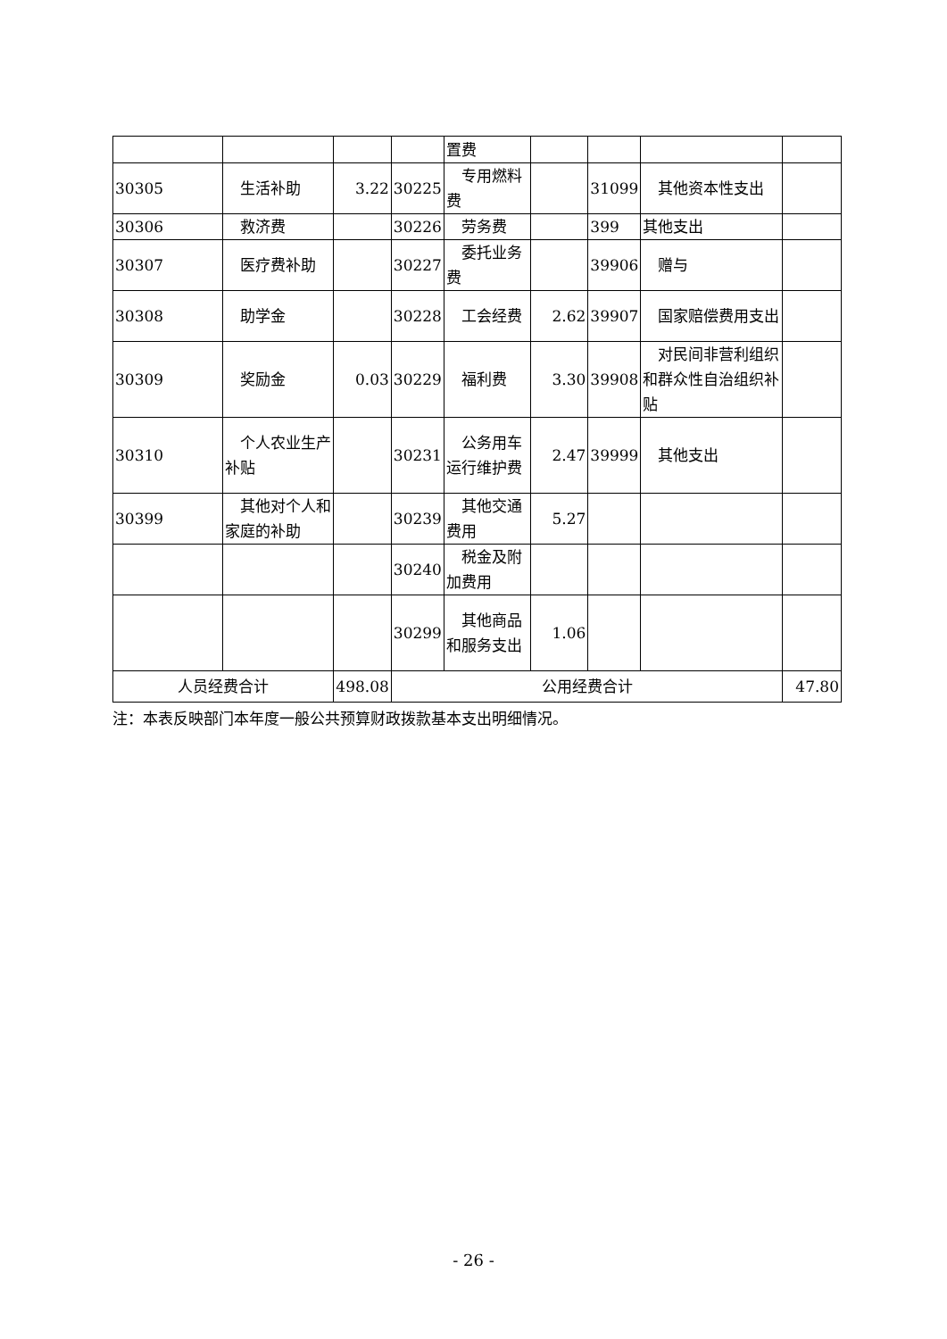| | | | | 置费 | | | | |
| 30305 | 生活补助 | 3.22 | 30225 | 专用燃料费 | | 31099 | 其他资本性支出 | |
| 30306 | 救济费 | | 30226 | 劳务费 | | 399 | 其他支出 | |
| 30307 | 医疗费补助 | | 30227 | 委托业务费 | | 39906 | 赠与 | |
| 30308 | 助学金 | | 30228 | 工会经费 | 2.62 | 39907 | 国家赔偿费用支出 | |
| 30309 | 奖励金 | 0.03 | 30229 | 福利费 | 3.30 | 39908 | 对民间非营利组织和群众性自治组织补贴 | |
| 30310 | 个人农业生产补贴 | | 30231 | 公务用车运行维护费 | 2.47 | 39999 | 其他支出 | |
| 30399 | 其他对个人和家庭的补助 | | 30239 | 其他交通费用 | 5.27 | | | |
| | | | 30240 | 税金及附加费用 | | | | |
| | | | 30299 | 其他商品和服务支出 | 1.06 | | | |
| 人员经费合计 | | 498.08 | 公用经费合计 | | | | | 47.80 |
注：本表反映部门本年度一般公共预算财政拨款基本支出明细情况。
- 26 -